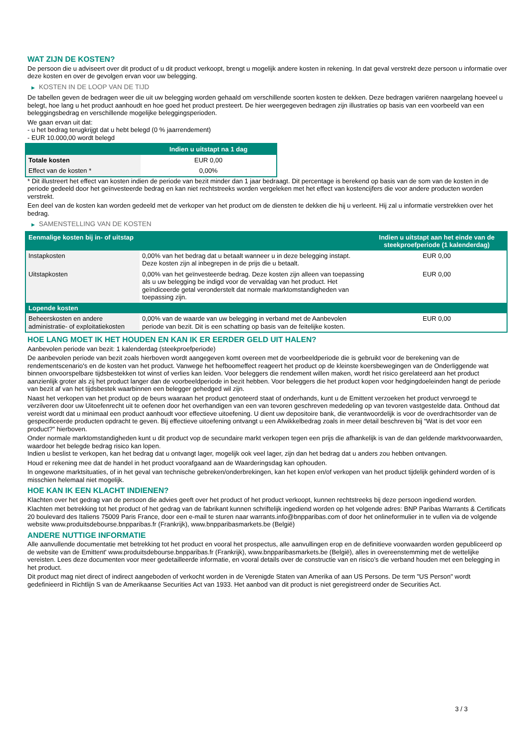WAT ZIJN DE KOSTEN?
De persoon die u adviseert over dit product of u dit product verkoopt, brengt u mogelijk andere kosten in rekening. In dat geval verstrekt deze persoon u informatie over deze kosten en over de gevolgen ervan voor uw belegging.
▶ KOSTEN IN DE LOOP VAN DE TIJD
De tabellen geven de bedragen weer die uit uw belegging worden gehaald om verschillende soorten kosten te dekken. Deze bedragen variëren naargelang hoeveel u belegt, hoe lang u het product aanhoudt en hoe goed het product presteert. De hier weergegeven bedragen zijn illustraties op basis van een voorbeeld van een beleggingsbedrag en verschillende mogelijke beleggingsperioden.
We gaan ervan uit dat:
- u het bedrag terugkrijgt dat u hebt belegd (0 % jaarrendement)
- EUR 10.000,00 wordt belegd
| | Indien u uitstapt na 1 dag |
| --- | --- |
| Totale kosten | EUR 0,00 |
| Effect van de kosten * | 0,00% |
* Dit illustreert het effect van kosten indien de periode van bezit minder dan 1 jaar bedraagt. Dit percentage is berekend op basis van de som van de kosten in de periode gedeeld door het geïnvesteerde bedrag en kan niet rechtstreeks worden vergeleken met het effect van kostencijfers die voor andere producten worden verstrekt.
Een deel van de kosten kan worden gedeeld met de verkoper van het product om de diensten te dekken die hij u verleent. Hij zal u informatie verstrekken over het bedrag.
▶ SAMENSTELLING VAN DE KOSTEN
| Eenmalige kosten bij in- of uitstap | | Indien u uitstapt aan het einde van de steekproefperiode (1 kalenderdag) |
| --- | --- | --- |
| Instapkosten | 0,00% van het bedrag dat u betaalt wanneer u in deze belegging instapt. Deze kosten zijn al inbegrepen in de prijs die u betaalt. | EUR 0,00 |
| Uitstapkosten | 0,00% van het geïnvesteerde bedrag. Deze kosten zijn alleen van toepassing als u uw belegging be indigd voor de vervaldag van het product. Het geïndiceerde getal veronderstelt dat normale marktomstandigheden van toepassing zijn. | EUR 0,00 |
| Lopende kosten | | |
| Beheerskosten en andere administratie- of exploitatiekosten | 0,00% van de waarde van uw belegging in verband met de Aanbevolen periode van bezit. Dit is een schatting op basis van de feitelijke kosten. | EUR 0,00 |
HOE LANG MOET IK HET HOUDEN EN KAN IK ER EERDER GELD UIT HALEN?
Aanbevolen periode van bezit: 1 kalenderdag (steekproefperiode)
De aanbevolen periode van bezit zoals hierboven wordt aangegeven komt overeen met de voorbeeldperiode die is gebruikt voor de berekening van de rendementscenario's en de kosten van het product. Vanwege het hefboomeffect reageert het product op de kleinste koersbewegingen van de Onderliggende wat binnen onvoorspelbare tijdsbestekken tot winst of verlies kan leiden. Voor beleggers die rendement willen maken, wordt het risico gerelateerd aan het product aanzienlijk groter als zij het product langer dan de voorbeeldperiode in bezit hebben. Voor beleggers die het product kopen voor hedgingdoeleinden hangt de periode van bezit af van het tijdsbestek waarbinnen een belegger gehedged wil zijn.
Naast het verkopen van het product op de beurs waaraan het product genoteerd staat of onderhands, kunt u de Emittent verzoeken het product vervroegd te verzilveren door uw Uitoefenrecht uit te oefenen door het overhandigen van een van tevoren geschreven mededeling op van tevoren vastgestelde data. Onthoud dat vereist wordt dat u minimaal een product aanhoudt voor effectieve uitoefening. U dient uw depositoire bank, die verantwoordelijk is voor de overdrachtsorder van de gespecificeerde producten opdracht te geven. Bij effectieve uitoefening ontvangt u een Afwikkelbedrag zoals in meer detail beschreven bij “Wat is det voor een product?" hierboven.
Onder normale marktomstandigheden kunt u dit product vop de secundaire markt verkopen tegen een prijs die afhankelijk is van de dan geldende marktvoorwaarden, waardoor het belegde bedrag risico kan lopen.
Indien u beslist te verkopen, kan het bedrag dat u ontvangt lager, mogelijk ook veel lager, zijn dan het bedrag dat u anders zou hebben ontvangen.
Houd er rekening mee dat de handel in het product voorafgaand aan de Waarderingsdag kan ophouden.
In ongewone marktsituaties, of in het geval van technische gebreken/onderbrekingen, kan het kopen en/of verkopen van het product tijdelijk gehinderd worden of is misschien helemaal niet mogelijk.
HOE KAN IK EEN KLACHT INDIENEN?
Klachten over het gedrag van de persoon die advies geeft over het product of het product verkoopt, kunnen rechtstreeks bij deze persoon ingediend worden.
Klachten met betrekking tot het product of het gedrag van de fabrikant kunnen schriftelijk ingediend worden op het volgende adres: BNP Paribas Warrants & Certificats 20 boulevard des Italiens 75009 Paris France, door een e-mail te sturen naar warrants.info@bnpparibas.com of door het onlineformulier in te vullen via de volgende website www.produitsdebourse.bnpparibas.fr (Frankrijk), www.bnpparibasmarkets.be (België)
ANDERE NUTTIGE INFORMATIE
Alle aanvullende documentatie met betrekking tot het product en vooral het prospectus, alle aanvullingen erop en de definitieve voorwaarden worden gepubliceerd op de website van de Emittent' www.produitsdebourse.bnpparibas.fr (Frankrijk), www.bnpparibasmarkets.be (België), alles in overeenstemming met de wettelijke vereisten. Lees deze documenten voor meer gedetailleerde informatie, en vooral details over de constructie van en risico’s die verband houden met een belegging in het product.
Dit product mag niet direct of indirect aangeboden of verkocht worden in de Verenigde Staten van Amerika of aan US Persons. De term "US Person" wordt gedefinieerd in Richtlijn S van de Amerikaanse Securities Act van 1933. Het aanbod van dit product is niet geregistreerd onder de Securities Act.
3 / 3